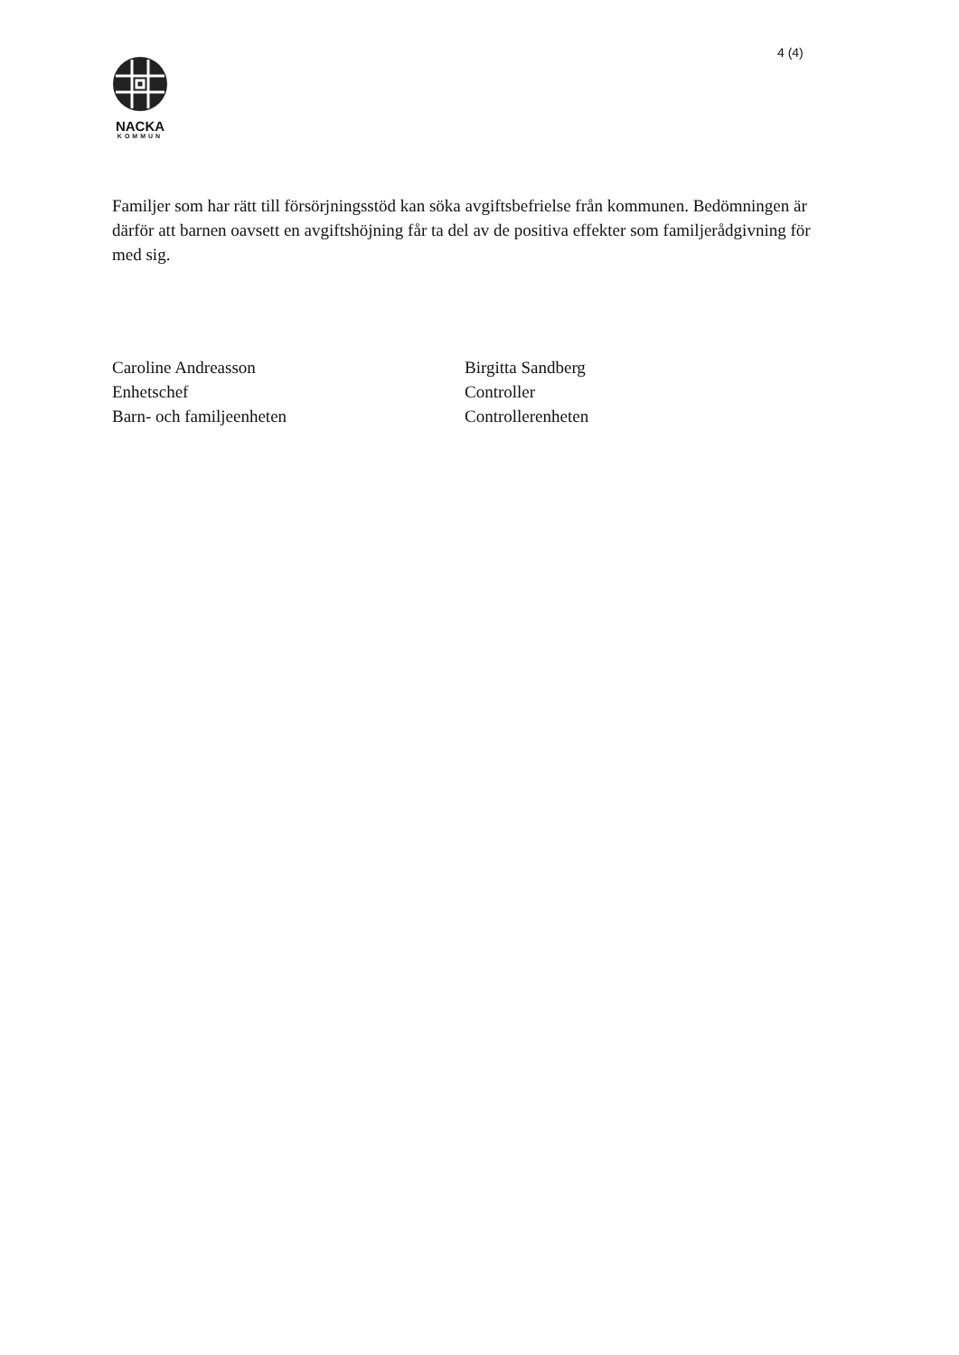4 (4)
NACKA
KOMMUN
Familjer som har rätt till försörjningsstöd kan söka avgiftsbefrielse från kommunen. Bedömningen är därför att barnen oavsett en avgiftshöjning får ta del av de positiva effekter som familjerådgivning för med sig.
Caroline Andreasson
Enhetschef
Barn- och familjeenheten
Birgitta Sandberg
Controller
Controllerenheten